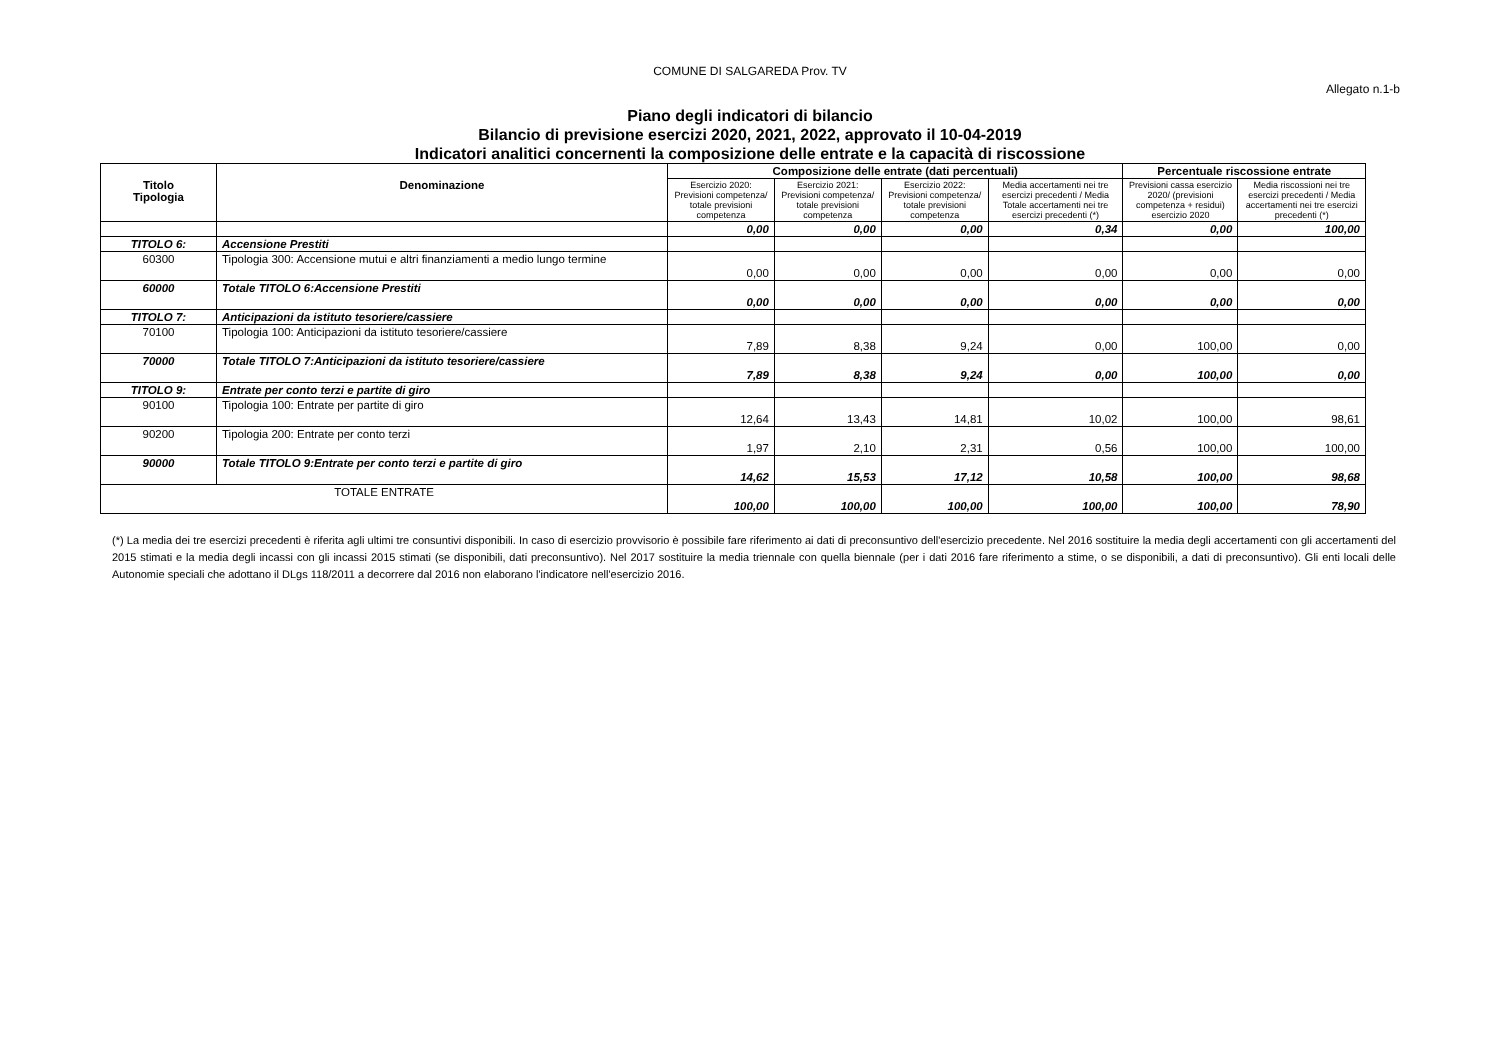COMUNE DI SALGAREDA Prov. TV
Allegato n.1-b
Piano degli indicatori di bilancio
Bilancio di previsione esercizi 2020, 2021, 2022, approvato il 10-04-2019
Indicatori analitici concernenti la composizione delle entrate e la capacità di riscossione
| Titolo Tipologia | Denominazione | Composizione delle entrate (dati percentuali) | | | | Percentuale riscossione entrate | |
| --- | --- | --- | --- | --- | --- | --- | --- |
| | | Esercizio 2020: Previsioni competenza/ totale previsioni competenza | Esercizio 2021: Previsioni competenza/ totale previsioni competenza | Esercizio 2022: Previsioni competenza/ totale previsioni competenza | Media accertamenti nei tre esercizi precedenti / Media Totale accertamenti nei tre esercizi precedenti (*) | Previsioni cassa esercizio 2020/ (previsioni competenza + residui) esercizio 2020 | Media riscossioni nei tre esercizi precedenti / Media accertamenti nei tre esercizi precedenti (*) |
| | | 0,00 | 0,00 | 0,00 | 0,34 | 0,00 | 100,00 |
| TITOLO 6: | Accensione Prestiti | | | | | | |
| 60300 | Tipologia 300: Accensione mutui e altri finanziamenti a medio lungo termine | 0,00 | 0,00 | 0,00 | 0,00 | 0,00 | 0,00 |
| 60000 | Totale TITOLO 6:Accensione Prestiti | 0,00 | 0,00 | 0,00 | 0,00 | 0,00 | 0,00 |
| TITOLO 7: | Anticipazioni da istituto tesoriere/cassiere | | | | | | |
| 70100 | Tipologia 100: Anticipazioni da istituto tesoriere/cassiere | 7,89 | 8,38 | 9,24 | 0,00 | 100,00 | 0,00 |
| 70000 | Totale TITOLO 7:Anticipazioni da istituto tesoriere/cassiere | 7,89 | 8,38 | 9,24 | 0,00 | 100,00 | 0,00 |
| TITOLO 9: | Entrate per conto terzi e partite di giro | | | | | | |
| 90100 | Tipologia 100: Entrate per partite di giro | 12,64 | 13,43 | 14,81 | 10,02 | 100,00 | 98,61 |
| 90200 | Tipologia 200: Entrate per conto terzi | 1,97 | 2,10 | 2,31 | 0,56 | 100,00 | 100,00 |
| 90000 | Totale TITOLO 9:Entrate per conto terzi e partite di giro | 14,62 | 15,53 | 17,12 | 10,58 | 100,00 | 98,68 |
| TOTALE ENTRATE | | 100,00 | 100,00 | 100,00 | 100,00 | 100,00 | 78,90 |
(*) La media dei tre esercizi precedenti è riferita agli ultimi tre consuntivi disponibili. In caso di esercizio provvisorio è possibile fare riferimento ai dati di preconsuntivo dell'esercizio precedente. Nel 2016 sostituire la media degli accertamenti con gli accertamenti del 2015 stimati e la media degli incassi con gli incassi 2015 stimati (se disponibili, dati preconsuntivo). Nel 2017 sostituire la media triennale con quella biennale (per i dati 2016 fare riferimento a stime, o se disponibili, a dati di preconsuntivo). Gli enti locali delle Autonomie speciali che adottano il DLgs 118/2011 a decorrere dal 2016 non elaborano l'indicatore nell'esercizio 2016.